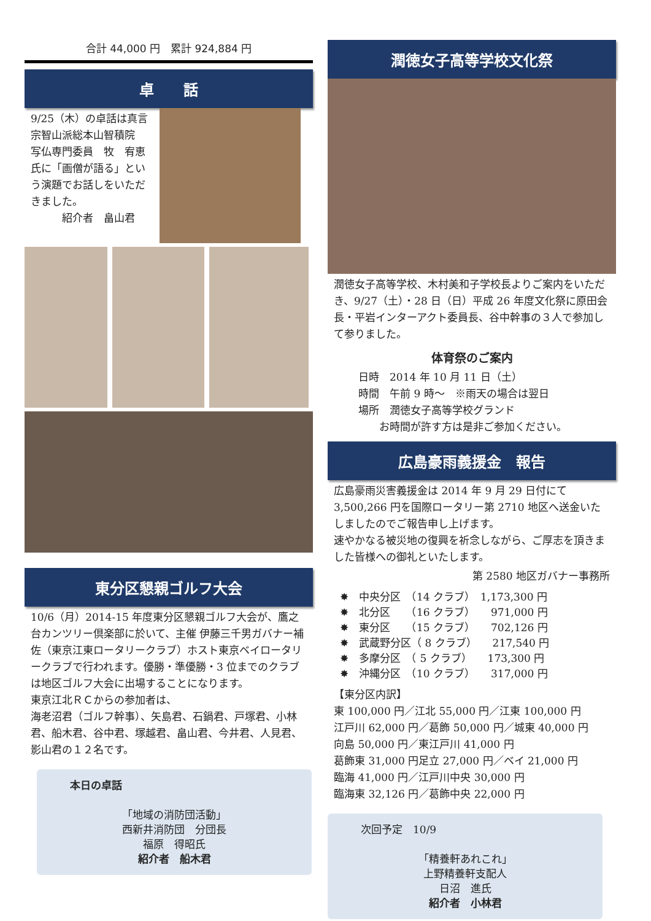合計 44,000 円　累計 924,884 円
卓　　話
9/25（木）の卓話は真言宗智山派総本山智積院　写仏専門委員　牧　宥恵氏に「画僧が語る」という演題でお話しをいただきました。
　　　紹介者　畠山君
東分区懇親ゴルフ大会
10/6（月）2014-15 年度東分区懇親ゴルフ大会が、鷹之台カンツリー倶楽部に於いて、主催 伊藤三千男ガバナー補佐（東京江東ロータリークラブ）ホスト東京ベイロータリークラブで行われます。優勝・準優勝・3 位までのクラブは地区ゴルフ大会に出場することになります。
東京江北ＲＣからの参加者は、
海老沼君（ゴルフ幹事）、矢島君、石鍋君、戸塚君、小林君、船木君、谷中君、塚越君、畠山君、今井君、人見君、影山君の１２名です。
本日の卓話
「地域の消防団活動」
西新井消防団　分団長
福原　得昭氏
紹介者　船木君
潤徳女子高等学校文化祭
潤徳女子高等学校、木村美和子学校長よりご案内をいただき、9/27（土）・28 日（日）平成 26 年度文化祭に原田会長・平岩インターアクト委員長、谷中幹事の３人で参加して参りました。
体育祭のご案内
日時　2014 年 10 月 11 日（土）
時間　午前 9 時～　※雨天の場合は翌日
場所　潤徳女子高等学校グランド
　　お時間が許す方は是非ご参加ください。
広島豪雨義援金　報告
広島豪雨災害義援金は 2014 年 9 月 29 日付にて 3,500,266 円を国際ロータリー第 2710 地区へ送金いたしましたのでご報告申し上げます。
速やかなる被災地の復興を祈念しながら、ご厚志を頂きました皆様への御礼といたします。
第 2580 地区ガバナー事務所
✸　中央分区　（14 クラブ）　1,173,300 円
✸　北分区　　（16 クラブ）　　971,000 円
✸　東分区　　（15 クラブ）　　702,126 円
✸　武蔵野分区（ 8 クラブ）　　217,540 円
✸　多摩分区　（ 5 クラブ）　　173,300 円
✸　沖縄分区　（10 クラブ）　　317,000 円
【東分区内訳】
東 100,000 円／江北 55,000 円／江東 100,000 円
江戸川 62,000 円／葛飾 50,000 円／城東 40,000 円
向島 50,000 円／東江戸川 41,000 円
葛飾東 31,000 円足立 27,000 円／ベイ 21,000 円
臨海 41,000 円／江戸川中央 30,000 円
臨海東 32,126 円／葛飾中央 22,000 円
次回予定　10/9
「精養軒あれこれ」
上野精養軒支配人
日沼　進氏
紹介者　小林君